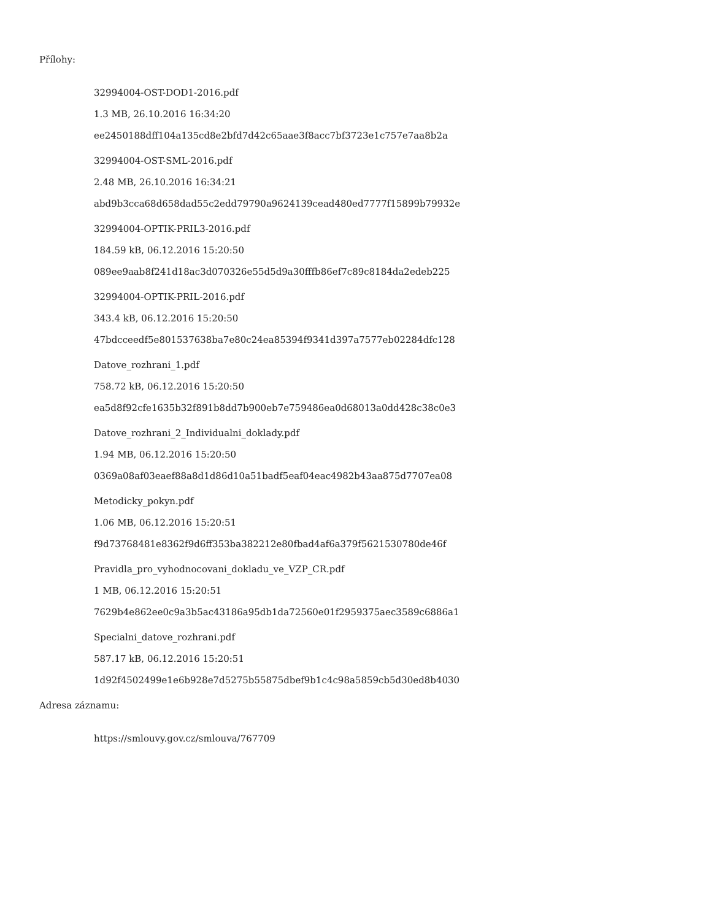Přílohy:
32994004-OST-DOD1-2016.pdf
1.3 MB, 26.10.2016 16:34:20
ee2450188dff104a135cd8e2bfd7d42c65aae3f8acc7bf3723e1c757e7aa8b2a
32994004-OST-SML-2016.pdf
2.48 MB, 26.10.2016 16:34:21
abd9b3cca68d658dad55c2edd79790a9624139cead480ed7777f15899b79932e
32994004-OPTIK-PRIL3-2016.pdf
184.59 kB, 06.12.2016 15:20:50
089ee9aab8f241d18ac3d070326e55d5d9a30fffb86ef7c89c8184da2edeb225
32994004-OPTIK-PRIL-2016.pdf
343.4 kB, 06.12.2016 15:20:50
47bdcceedf5e801537638ba7e80c24ea85394f9341d397a7577eb02284dfc128
Datove_rozhrani_1.pdf
758.72 kB, 06.12.2016 15:20:50
ea5d8f92cfe1635b32f891b8dd7b900eb7e759486ea0d68013a0dd428c38c0e3
Datove_rozhrani_2_Individualni_doklady.pdf
1.94 MB, 06.12.2016 15:20:50
0369a08af03eaef88a8d1d86d10a51badf5eaf04eac4982b43aa875d7707ea08
Metodicky_pokyn.pdf
1.06 MB, 06.12.2016 15:20:51
f9d73768481e8362f9d6ff353ba382212e80fbad4af6a379f5621530780de46f
Pravidla_pro_vyhodnocovani_dokladu_ve_VZP_CR.pdf
1 MB, 06.12.2016 15:20:51
7629b4e862ee0c9a3b5ac43186a95db1da72560e01f2959375aec3589c6886a1
Specialni_datove_rozhrani.pdf
587.17 kB, 06.12.2016 15:20:51
1d92f4502499e1e6b928e7d5275b55875dbef9b1c4c98a5859cb5d30ed8b4030
Adresa záznamu:
https://smlouvy.gov.cz/smlouva/767709